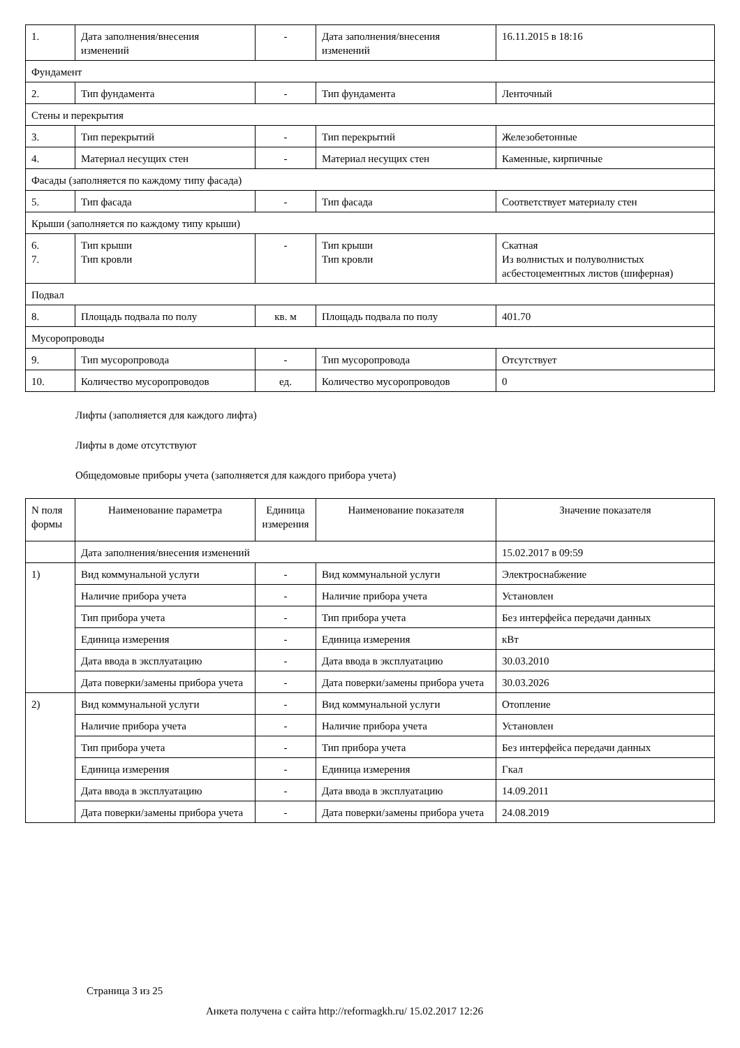| 1. | Дата заполнения/внесения изменений | - | Дата заполнения/внесения изменений | 16.11.2015 в 18:16 |
| Фундамент | | | | |
| 2. | Тип фундамента | - | Тип фундамента | Ленточный |
| Стены и перекрытия | | | | |
| 3. | Тип перекрытий | - | Тип перекрытий | Железобетонные |
| 4. | Материал несущих стен | - | Материал несущих стен | Каменные, кирпичные |
| Фасады (заполняется по каждому типу фасада) | | | | |
| 5. | Тип фасада | - | Тип фасада | Соответствует материалу стен |
| Крыши (заполняется по каждому типу крыши) | | | | |
| 6. 7. | Тип крыши Тип кровли | - | Тип крыши Тип кровли | Скатная Из волнистых и полуволнистых асбестоцементных листов (шиферная) |
| Подвал | | | | |
| 8. | Площадь подвала по полу | кв. м | Площадь подвала по полу | 401.70 |
| Мусоропроводы | | | | |
| 9. | Тип мусоропровода | - | Тип мусоропровода | Отсутствует |
| 10. | Количество мусоропроводов | ед. | Количество мусоропроводов | 0 |
Лифты (заполняется для каждого лифта)
Лифты в доме отсутствуют
Общедомовые приборы учета (заполняется для каждого прибора учета)
| N поля формы | Наименование параметра | Единица измерения | Наименование показателя | Значение показателя |
| --- | --- | --- | --- | --- |
| | Дата заполнения/внесения изменений | | | 15.02.2017 в 09:59 |
| 1) | Вид коммунальной услуги | - | Вид коммунальной услуги | Электроснабжение |
| | Наличие прибора учета | - | Наличие прибора учета | Установлен |
| | Тип прибора учета | - | Тип прибора учета | Без интерфейса передачи данных |
| | Единица измерения | - | Единица измерения | кВт |
| | Дата ввода в эксплуатацию | - | Дата ввода в эксплуатацию | 30.03.2010 |
| | Дата поверки/замены прибора учета | - | Дата поверки/замены прибора учета | 30.03.2026 |
| 2) | Вид коммунальной услуги | - | Вид коммунальной услуги | Отопление |
| | Наличие прибора учета | - | Наличие прибора учета | Установлен |
| | Тип прибора учета | - | Тип прибора учета | Без интерфейса передачи данных |
| | Единица измерения | - | Единица измерения | Гкал |
| | Дата ввода в эксплуатацию | - | Дата ввода в эксплуатацию | 14.09.2011 |
| | Дата поверки/замены прибора учета | - | Дата поверки/замены прибора учета | 24.08.2019 |
Страница 3 из 25
Анкета получена с сайта http://reformagkh.ru/ 15.02.2017 12:26